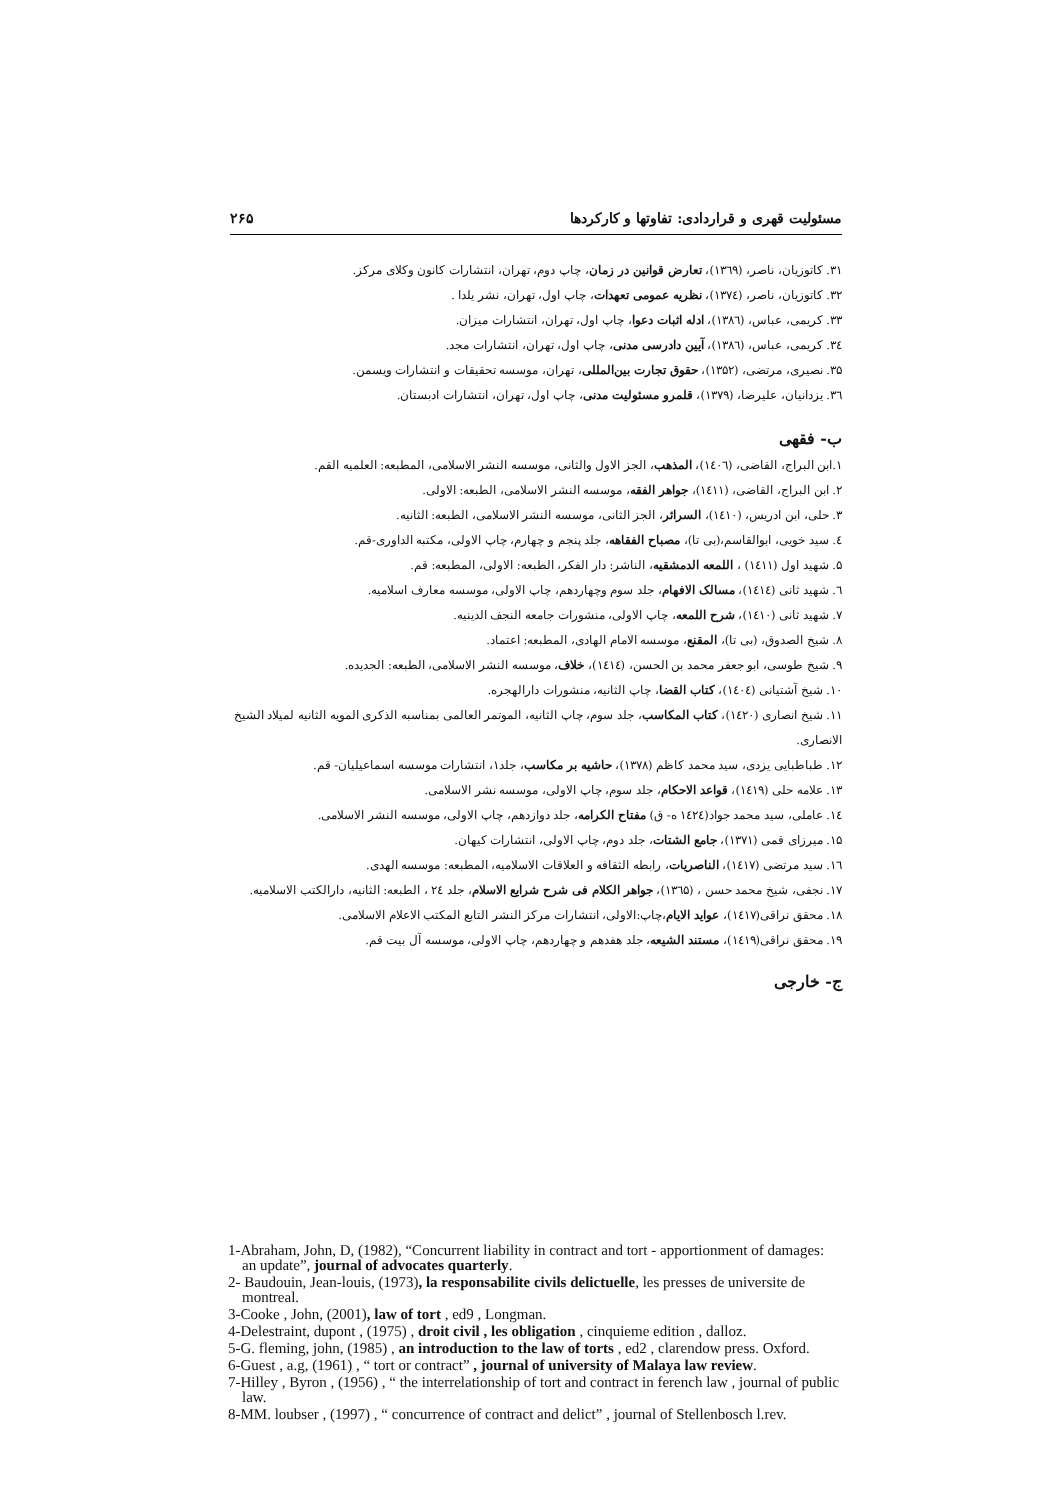مسئولیت قهری و قراردادی: تفاوتها و کارکردها ۲۶۵
۳۱. کاتوزیان، ناصر، (۱۳٦۹)، تعارض قوانین در زمان، چاپ دوم، تهران، انتشارات کانون وکلای مرکز.
۳۲. کاتوزیان، ناصر، (۱۳۷٤)، نظریه عمومی تعهدات، چاپ اول، تهران، نشر یلدا .
۳۳. کریمی، عباس، (۱۳۸٦)، ادله اثبات دعوا، چاپ اول، تهران، انتشارات میزان.
۳٤. کریمی، عباس، (۱۳۸٦)، آیین دادرسی مدنی، چاپ اول، تهران، انتشارات مجد.
۳۵. نصیری، مرتضی، (۱۳۵۲)، حقوق تجارت بین‌المللی، تهران، موسسه تحقیقات و انتشارات ویسمن.
۳٦. یزدانیان، علیرضا، (۱۳۷۹)، قلمرو مسئولیت مدنی، چاپ اول، تهران، انتشارات ادبستان.
ب- فقهی
۱.ابن البراج، القاضی، (۱٤۰٦)، المذهب، الجز الاول والثانی، موسسه النشر الاسلامی، المطبعه: العلمیه القم.
۲. ابن البراج، القاضی، (۱٤۱۱)، جواهر الفقه، موسسه النشر الاسلامی، الطبعه: الاولی.
۳. حلی، ابن ادریس، (۱٤۱۰)، السرائر، الجز الثانی، موسسه النشر الاسلامی، الطبعه: الثانیه.
٤. سید خویی، ابوالقاسم،(بی تا)، مصباح الفقاهه، جلد پنجم و چهارم، چاپ الاولی، مکتبه الداوری-قم.
۵. شهید اول (۱٤۱۱) ، اللمعه الدمشقیه، الناشر: دار الفکر، الطبعه: الاولی، المطبعه: قم.
٦. شهید ثانی (۱٤۱٤)، مسالک الافهام، جلد سوم وچهاردهم، چاپ الاولی، موسسه معارف اسلامیه.
۷. شهید ثانی (۱٤۱۰)، شرح اللمعه، چاپ الاولی، منشورات جامعه النجف الدینیه.
۸. شیخ الصدوق، (بی تا)، المقنع، موسسه الامام الهادی، المطبعه: اعتماد.
۹. شیخ طوسی، ابو جعفر محمد بن الحسن، (۱٤۱٤)، خلاف، موسسه النشر الاسلامی، الطبعه: الجدیده.
۱۰. شیخ آشتیانی (۱٤۰٤)، کتاب القضا، چاپ الثانیه، منشورات دارالهجره.
۱۱. شیخ انصاری (۱٤۲۰)، کتاب المکاسب، جلد سوم، چاپ الثانیه، الموتمر العالمی بمناسبه الذکری المویه الثانیه لمیلاد الشیخ الانصاری.
۱۲. طباطبایی یزدی، سید محمد کاظم (۱۳۷۸)، حاشیه بر مکاسب، جلد۱، انتشارات موسسه اسماعیلیان- قم.
۱۳. علامه حلی (۱٤۱۹)، قواعد الاحکام، جلد سوم، چاپ الاولی، موسسه نشر الاسلامی.
۱٤. عاملی، سید محمد جواد(۱٤۲٤ ه- ق) مفتاح الکرامه، جلد دوازدهم، چاپ الاولی، موسسه النشر الاسلامی.
۱۵. میرزای قمی (۱۳۷۱)، جامع الشتات، جلد دوم، چاپ الاولی، انتشارات کیهان.
۱٦. سید مرتضی (۱٤۱۷)، الناصریات، رابطه الثقافه و العلاقات الاسلامیه، المطبعه: موسسه الهدی.
۱۷. نجفی، شیخ محمد حسن ، (۱۳٦۵)، جواهر الکلام فی شرح شرایع الاسلام، جلد ۲٤ ، الطبعه: الثانیه، دارالکتب الاسلامیه.
۱۸. محقق نراقی(۱٤۱۷)، عواید الایام،چاپ:الاولی، انتشارات مرکز النشر التابع المکتب الاعلام الاسلامی.
۱۹. محقق نراقی(۱٤۱۹)، مستند الشیعه، جلد هفدهم و چهاردهم، چاپ الاولی، موسسه آل بیت قم.
ج- خارجی
1-Abraham, John, D, (1982), “Concurrent liability in contract and tort - apportionment of damages: an update”, journal of advocates quarterly.
2- Baudouin, Jean-louis, (1973), la responsabilite civils delictuelle, les presses de universite de montreal.
3-Cooke , John, (2001), law of tort , ed9 , Longman.
4-Delestraint, dupont , (1975) , droit civil , les obligation , cinquieme edition , dalloz.
5-G. fleming, john, (1985) , an introduction to the law of torts , ed2 , clarendow press. Oxford.
6-Guest , a.g, (1961) , “ tort or contract” , journal of university of Malaya law review.
7-Hilley , Byron , (1956) , “ the interrelationship of tort and contract in ferench law , journal of public law.
8-MM. loubser , (1997) , “ concurrence of contract and delict” , journal of Stellenbosch l.rev.